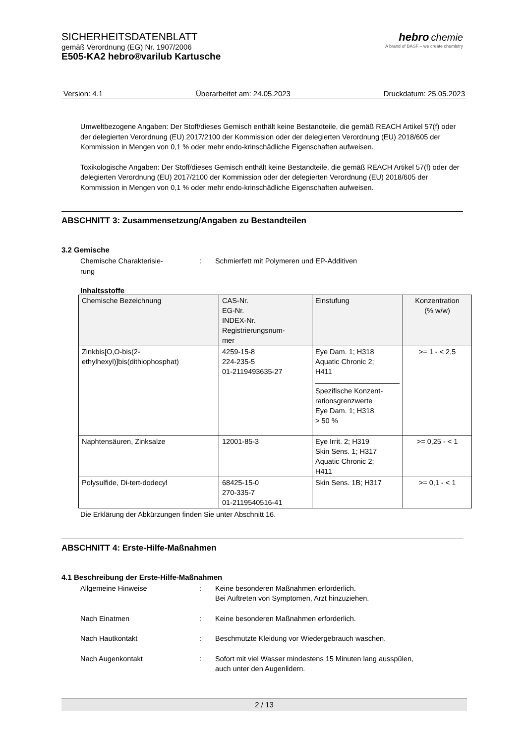SICHERHEITSDATENBLATT
gemäß Verordnung (EG) Nr. 1907/2006
E505-KA2 hebro®varilub Kartusche
hebro chemie
A brand of BASF – we create chemistry
Version: 4.1 Überarbeitet am: 24.05.2023 Druckdatum: 25.05.2023
Umweltbezogene Angaben: Der Stoff/dieses Gemisch enthält keine Bestandteile, die gemäß REACH Artikel 57(f) oder der delegierten Verordnung (EU) 2017/2100 der Kommission oder der delegierten Verordnung (EU) 2018/605 der Kommission in Mengen von 0,1 % oder mehr endo-krinschädliche Eigenschaften aufweisen.
Toxikologische Angaben: Der Stoff/dieses Gemisch enthält keine Bestandteile, die gemäß REACH Artikel 57(f) oder der delegierten Verordnung (EU) 2017/2100 der Kommission oder der delegierten Verordnung (EU) 2018/605 der Kommission in Mengen von 0,1 % oder mehr endo-krinschädliche Eigenschaften aufweisen.
ABSCHNITT 3: Zusammensetzung/Angaben zu Bestandteilen
3.2 Gemische
Chemische Charakterisie-
rung
: Schmierfett mit Polymeren und EP-Additiven
Inhaltsstoffe
| Chemische Bezeichnung | CAS-Nr. EG-Nr. INDEX-Nr. Registrierungsnum- mer | Einstufung | Konzentration (% w/w) |
| --- | --- | --- | --- |
| Zinkbis[O,O-bis(2- ethylhexyl)]bis(dithiophosphat) | 4259-15-8 224-235-5 01-2119493635-27 | Eye Dam. 1; H318 Aquatic Chronic 2; H411 Spezifische Konzent- rationsgrenzwerte Eye Dam. 1; H318 > 50 % | >= 1 - < 2,5 |
| Naphtensäuren, Zinksalze | 12001-85-3 | Eye Irrit. 2; H319 Skin Sens. 1; H317 Aquatic Chronic 2; H411 | >= 0,25 - < 1 |
| Polysulfide, Di-tert-dodecyl | 68425-15-0 270-335-7 01-2119540516-41 | Skin Sens. 1B; H317 | >= 0,1 - < 1 |
Die Erklärung der Abkürzungen finden Sie unter Abschnitt 16.
ABSCHNITT 4: Erste-Hilfe-Maßnahmen
4.1 Beschreibung der Erste-Hilfe-Maßnahmen
Allgemeine Hinweise : Keine besonderen Maßnahmen erforderlich.
Bei Auftreten von Symptomen, Arzt hinzuziehen.
Nach Einatmen : Keine besonderen Maßnahmen erforderlich.
Nach Hautkontakt : Beschmutzte Kleidung vor Wiedergebrauch waschen.
Nach Augenkontakt : Sofort mit viel Wasser mindestens 15 Minuten lang ausspülen,
auch unter den Augenlidern.
2 / 13